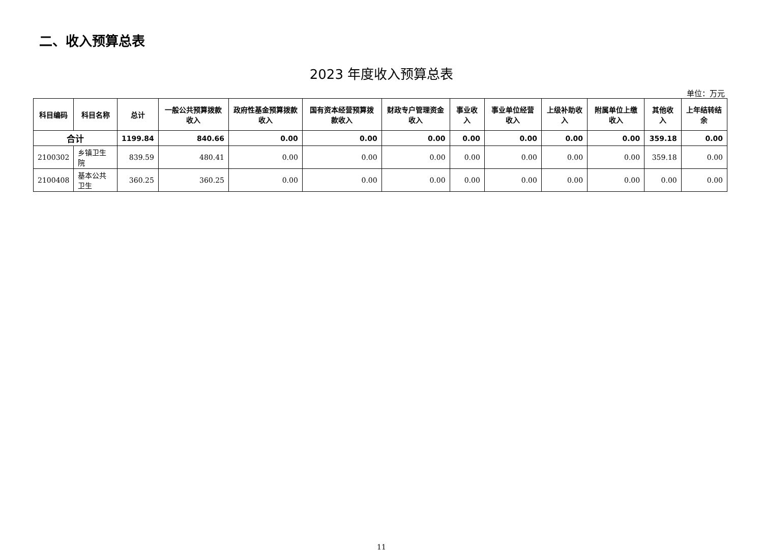二、收入预算总表
2023 年度收入预算总表
单位：万元
| 科目编码 | 科目名称 | 总计 | 一般公共预算拨款收入 | 政府性基金预算拨款收入 | 国有资本经营预算拨款收入 | 财政专户管理资金收入 | 事业收入 | 事业单位经营收入 | 上级补助收入 | 附属单位上缴收入 | 其他收入 | 上年结转结余 |
| --- | --- | --- | --- | --- | --- | --- | --- | --- | --- | --- | --- | --- |
| 合计 | | 1199.84 | 840.66 | 0.00 | 0.00 | 0.00 | 0.00 | 0.00 | 0.00 | 0.00 | 359.18 | 0.00 |
| 2100302 | 乡镇卫生院 | 839.59 | 480.41 | 0.00 | 0.00 | 0.00 | 0.00 | 0.00 | 0.00 | 0.00 | 359.18 | 0.00 |
| 2100408 | 基本公共卫生 | 360.25 | 360.25 | 0.00 | 0.00 | 0.00 | 0.00 | 0.00 | 0.00 | 0.00 | 0.00 | 0.00 |
11